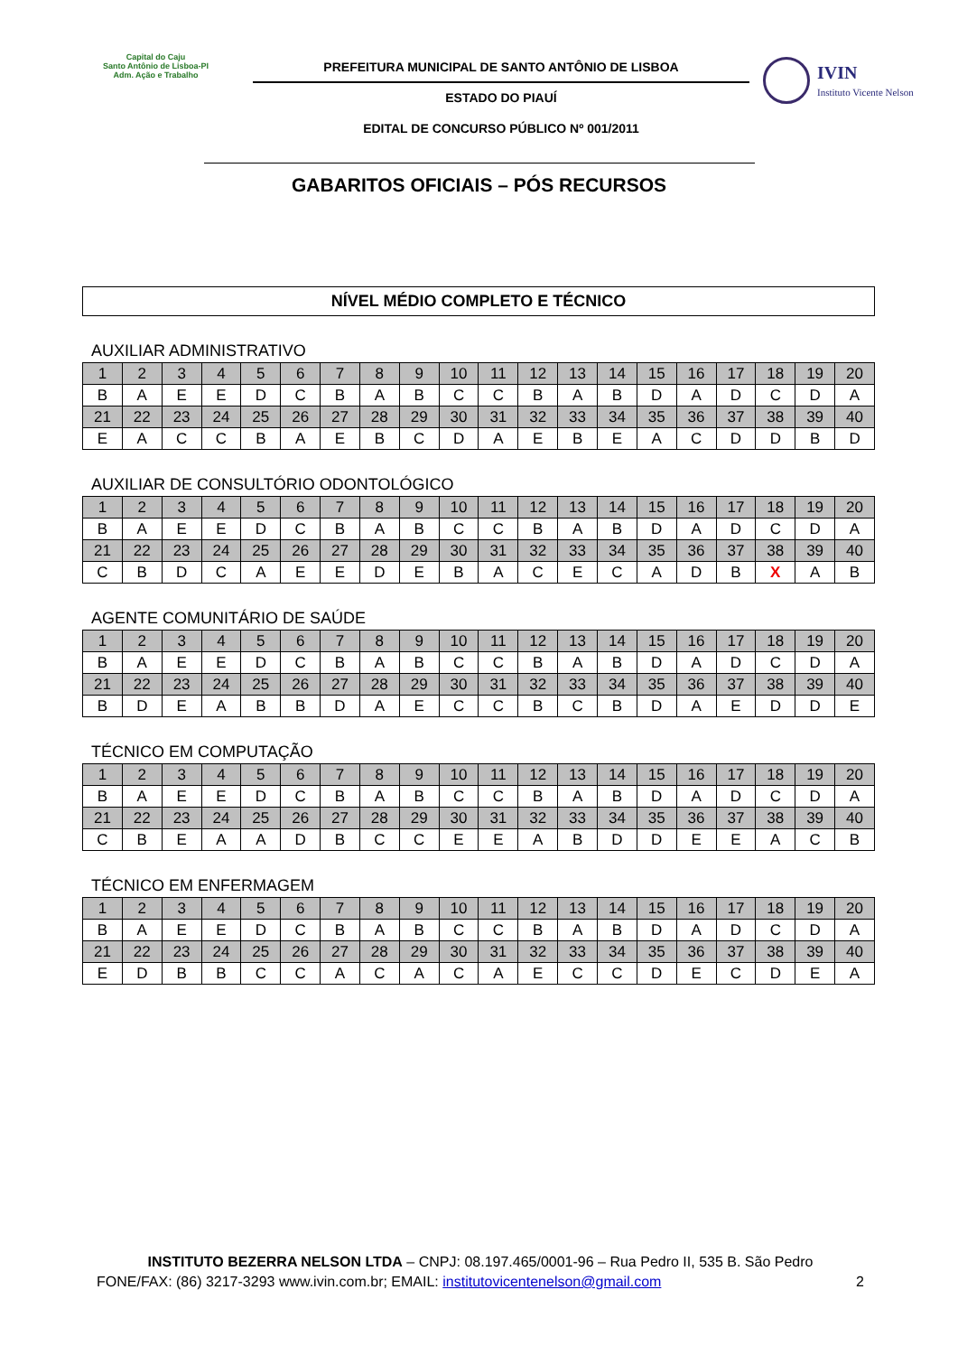Capital do Caju
Santo Antônio de Lisboa-PI
Adm. Ação e Trabalho
PREFEITURA MUNICIPAL DE SANTO ANTÔNIO DE LISBOA
ESTADO DO PIAUÍ
EDITAL DE CONCURSO PÚBLICO Nº 001/2011
IVIN
Instituto Vicente Nelson
GABARITOS OFICIAIS – PÓS RECURSOS
NÍVEL MÉDIO COMPLETO E TÉCNICO
AUXILIAR ADMINISTRATIVO
| 1 | 2 | 3 | 4 | 5 | 6 | 7 | 8 | 9 | 10 | 11 | 12 | 13 | 14 | 15 | 16 | 17 | 18 | 19 | 20 |
| --- | --- | --- | --- | --- | --- | --- | --- | --- | --- | --- | --- | --- | --- | --- | --- | --- | --- | --- | --- |
| B | A | E | E | D | C | B | A | B | C | C | B | A | B | D | A | D | C | D | A |
| 21 | 22 | 23 | 24 | 25 | 26 | 27 | 28 | 29 | 30 | 31 | 32 | 33 | 34 | 35 | 36 | 37 | 38 | 39 | 40 |
| E | A | C | C | B | A | E | B | C | D | A | E | B | E | A | C | D | D | B | D |
AUXILIAR DE CONSULTÓRIO ODONTOLÓGICO
| 1 | 2 | 3 | 4 | 5 | 6 | 7 | 8 | 9 | 10 | 11 | 12 | 13 | 14 | 15 | 16 | 17 | 18 | 19 | 20 |
| --- | --- | --- | --- | --- | --- | --- | --- | --- | --- | --- | --- | --- | --- | --- | --- | --- | --- | --- | --- |
| B | A | E | E | D | C | B | A | B | C | C | B | A | B | D | A | D | C | D | A |
| 21 | 22 | 23 | 24 | 25 | 26 | 27 | 28 | 29 | 30 | 31 | 32 | 33 | 34 | 35 | 36 | 37 | 38 | 39 | 40 |
| C | B | D | C | A | E | E | D | E | B | A | C | E | C | A | D | B | X | A | B |
AGENTE COMUNITÁRIO DE SAÚDE
| 1 | 2 | 3 | 4 | 5 | 6 | 7 | 8 | 9 | 10 | 11 | 12 | 13 | 14 | 15 | 16 | 17 | 18 | 19 | 20 |
| --- | --- | --- | --- | --- | --- | --- | --- | --- | --- | --- | --- | --- | --- | --- | --- | --- | --- | --- | --- |
| B | A | E | E | D | C | B | A | B | C | C | B | A | B | D | A | D | C | D | A |
| 21 | 22 | 23 | 24 | 25 | 26 | 27 | 28 | 29 | 30 | 31 | 32 | 33 | 34 | 35 | 36 | 37 | 38 | 39 | 40 |
| B | D | E | A | B | B | D | A | E | C | C | B | C | B | D | A | E | D | D | E |
TÉCNICO EM COMPUTAÇÃO
| 1 | 2 | 3 | 4 | 5 | 6 | 7 | 8 | 9 | 10 | 11 | 12 | 13 | 14 | 15 | 16 | 17 | 18 | 19 | 20 |
| --- | --- | --- | --- | --- | --- | --- | --- | --- | --- | --- | --- | --- | --- | --- | --- | --- | --- | --- | --- |
| B | A | E | E | D | C | B | A | B | C | C | B | A | B | D | A | D | C | D | A |
| 21 | 22 | 23 | 24 | 25 | 26 | 27 | 28 | 29 | 30 | 31 | 32 | 33 | 34 | 35 | 36 | 37 | 38 | 39 | 40 |
| C | B | E | A | A | D | B | C | C | E | E | A | B | D | D | E | E | A | C | B |
TÉCNICO EM ENFERMAGEM
| 1 | 2 | 3 | 4 | 5 | 6 | 7 | 8 | 9 | 10 | 11 | 12 | 13 | 14 | 15 | 16 | 17 | 18 | 19 | 20 |
| --- | --- | --- | --- | --- | --- | --- | --- | --- | --- | --- | --- | --- | --- | --- | --- | --- | --- | --- | --- |
| B | A | E | E | D | C | B | A | B | C | C | B | A | B | D | A | D | C | D | A |
| 21 | 22 | 23 | 24 | 25 | 26 | 27 | 28 | 29 | 30 | 31 | 32 | 33 | 34 | 35 | 36 | 37 | 38 | 39 | 40 |
| E | D | B | B | C | C | A | C | A | C | A | E | C | C | D | E | C | D | E | A |
INSTITUTO BEZERRA NELSON LTDA – CNPJ: 08.197.465/0001-96 – Rua Pedro II, 535 B. São Pedro
FONE/FAX: (86) 3217-3293 www.ivin.com.br; EMAIL: institutovicentenelson@gmail.com 2